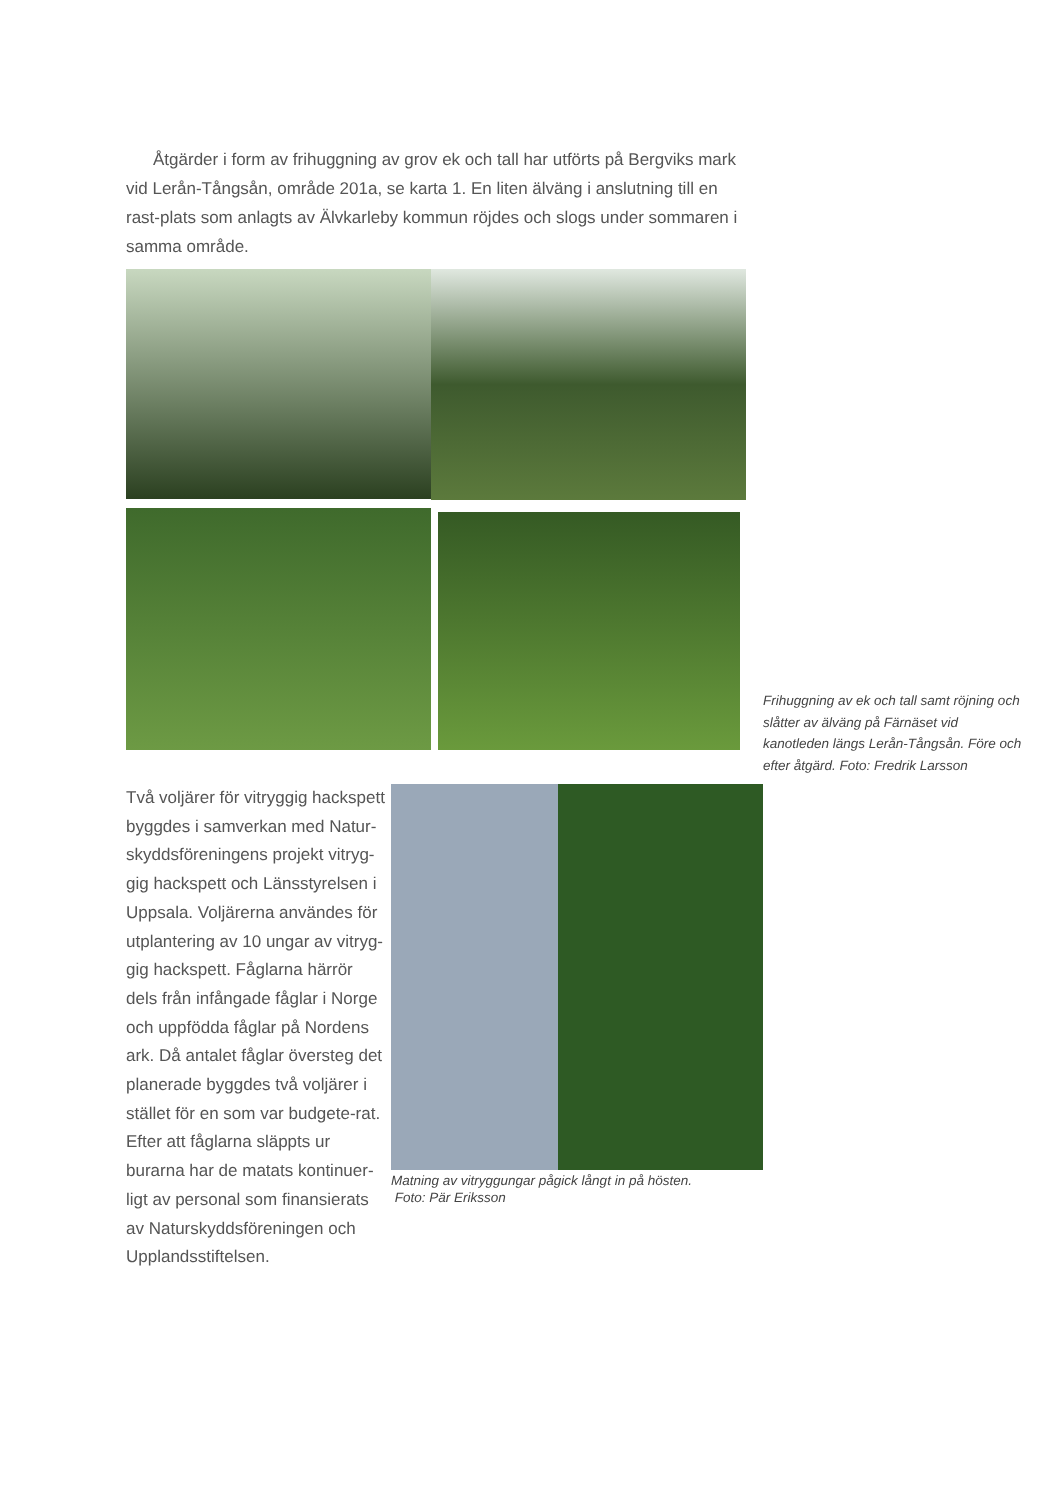Åtgärder i form av frihuggning av grov ek och tall har utförts på Bergviks mark vid Lerån-Tångsån, område 201a, se karta 1. En liten älväng i anslutning till en rast-plats som anlagts av Älvkarleby kommun röjdes och slogs under sommaren i samma område.
Frihuggning av ek och tall samt röjning och slåtter av älväng på Färnäset vid kanotleden längs Lerån-Tångsån. Före och efter åtgärd. Foto: Fredrik Larsson
Två voljärer för vitryggig hackspett byggdes i samverkan med Natur-skyddsföreningens projekt vitryg-gig hackspett och Länsstyrelsen i Uppsala. Voljärerna användes för utplantering av 10 ungar av vitryg-gig hackspett. Fåglarna härrör dels från infångade fåglar i Norge och uppfödda fåglar på Nordens ark. Då antalet fåglar översteg det planerade byggdes två voljärer i stället för en som var budgete-rat. Efter att fåglarna släppts ur burarna har de matats kontinuer-ligt av personal som finansierats av Naturskyddsföreningen och Upplandsstiftelsen.
Matning av vitryggungar pågick långt in på hösten.
Foto: Pär Eriksson